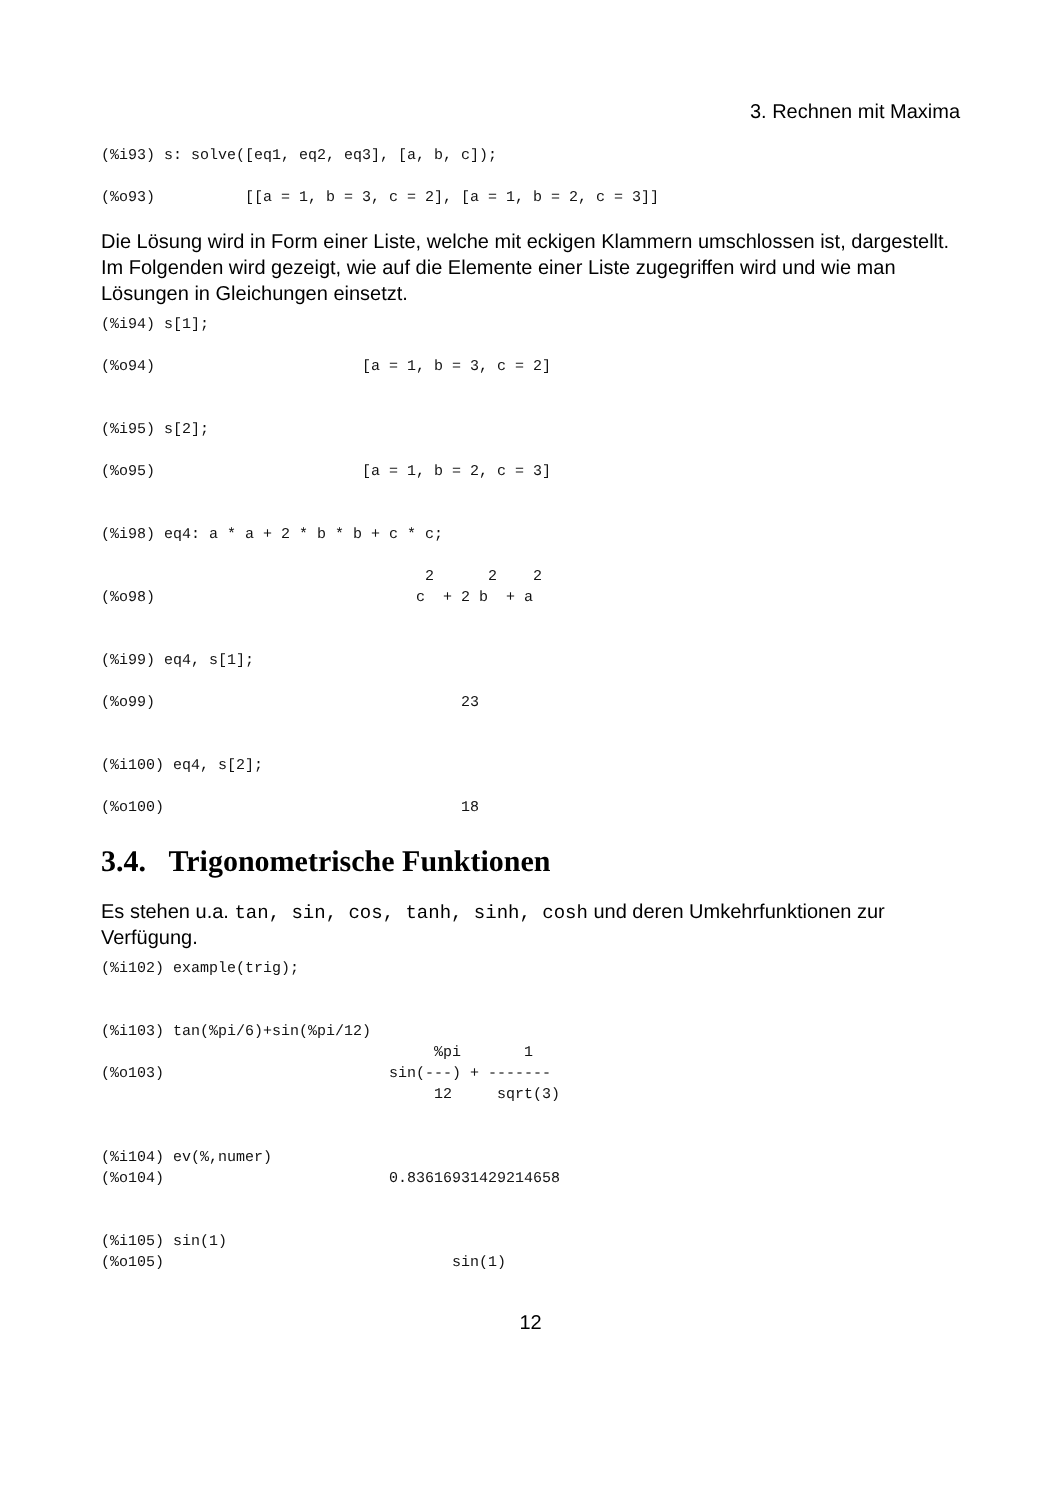3. Rechnen mit Maxima
(%i93) s: solve([eq1, eq2, eq3], [a, b, c]);

(%o93)          [[a = 1, b = 3, c = 2], [a = 1, b = 2, c = 3]]
Die Lösung wird in Form einer Liste, welche mit eckigen Klammern umschlossen ist, dargestellt. Im Folgenden wird gezeigt, wie auf die Elemente einer Liste zugegriffen wird und wie man Lösungen in Gleichungen einsetzt.
(%i94) s[1];

(%o94)                       [a = 1, b = 3, c = 2]


(%i95) s[2];

(%o95)                       [a = 1, b = 2, c = 3]


(%i98) eq4: a * a + 2 * b * b + c * c;

                                    2      2    2
(%o98)                             c  + 2 b  + a


(%i99) eq4, s[1];

(%o99)                                  23


(%i100) eq4, s[2];

(%o100)                                 18
3.4. Trigonometrische Funktionen
Es stehen u.a. tan, sin, cos, tanh, sinh, cosh und deren Umkehrfunktionen zur Verfügung.
(%i102) example(trig);


(%i103) tan(%pi/6)+sin(%pi/12)
                                     %pi       1
(%o103)                         sin(---) + -------
                                     12     sqrt(3)


(%i104) ev(%,numer)
(%o104)                         0.83616931429214658


(%i105) sin(1)
(%o105)                                sin(1)
12